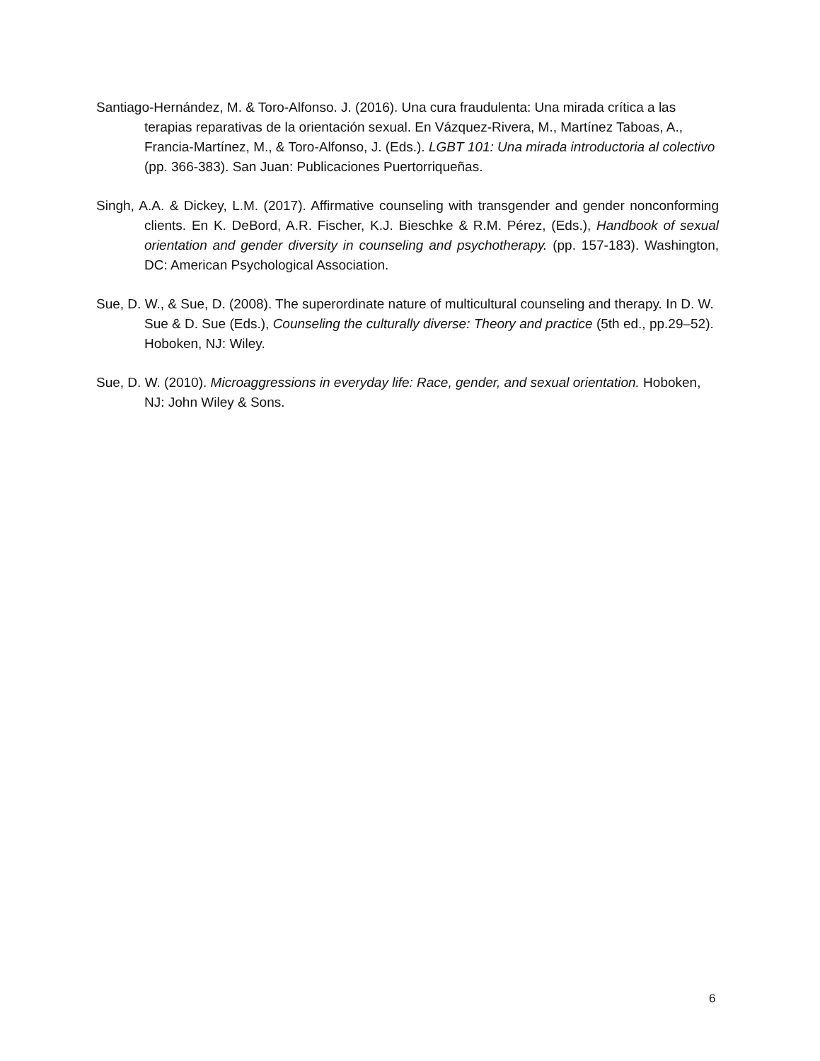Santiago-Hernández, M. & Toro-Alfonso. J. (2016). Una cura fraudulenta: Una mirada crítica a las terapias reparativas de la orientación sexual. En Vázquez-Rivera, M., Martínez Taboas, A., Francia-Martínez, M., & Toro-Alfonso, J. (Eds.). LGBT 101: Una mirada introductoria al colectivo (pp. 366-383). San Juan: Publicaciones Puertorriqueñas.
Singh, A.A. & Dickey, L.M. (2017). Affirmative counseling with transgender and gender nonconforming clients. En K. DeBord, A.R. Fischer, K.J. Bieschke & R.M. Pérez, (Eds.), Handbook of sexual orientation and gender diversity in counseling and psychotherapy. (pp. 157-183). Washington, DC: American Psychological Association.
Sue, D. W., & Sue, D. (2008). The superordinate nature of multicultural counseling and therapy. In D. W. Sue & D. Sue (Eds.), Counseling the culturally diverse: Theory and practice (5th ed., pp.29–52). Hoboken, NJ: Wiley.
Sue, D. W. (2010). Microaggressions in everyday life: Race, gender, and sexual orientation. Hoboken, NJ: John Wiley & Sons.
6